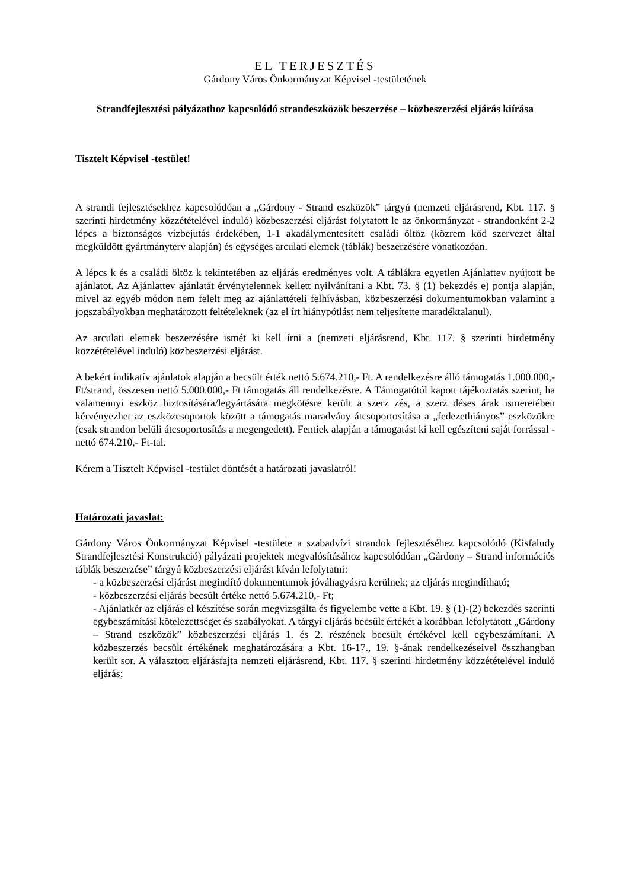EL TERJESZTÉS
Gárdony Város Önkormányzat Képvisel -testületének
Strandfejlesztési pályázathoz kapcsolódó strandeszközök beszerzése – közbeszerzési eljárás kiírása
Tisztelt Képvisel -testület!
A strandi fejlesztésekhez kapcsolódóan a „Gárdony - Strand eszközök” tárgyú (nemzeti eljárásrend, Kbt. 117. § szerinti hirdetmény közzétételével induló) közbeszerzési eljárást folytatott le az önkormányzat - strandonként 2-2 lépcs a biztonságos vízbejutás érdekében, 1-1 akadálymentesített családi öltöz (közrem köd szervezet által megküldött gyártmányterv alapján) és egységes arculati elemek (táblák) beszerzésére vonatkozóan.
A lépcs k és a családi öltöz k tekintetében az eljárás eredményes volt. A táblákra egyetlen Ajánlattev nyújtott be ajánlatot. Az Ajánlattev ajánlatát érvénytelennek kellett nyilvánítani a Kbt. 73. § (1) bekezdés e) pontja alapján, mivel az egyéb módon nem felelt meg az ajánlattételi felhívásban, közbeszerzési dokumentumokban valamint a jogszabályokban meghatározott feltételeknek (az el írt hiánypótlást nem teljesítette maradéktalanul).
Az arculati elemek beszerzésére ismét ki kell írni a (nemzeti eljárásrend, Kbt. 117. § szerinti hirdetmény közzétételével induló) közbeszerzési eljárást.
A bekért indikatív ajánlatok alapján a becsült érték nettó 5.674.210,- Ft. A rendelkezésre álló támogatás 1.000.000,- Ft/strand, összesen nettó 5.000.000,- Ft támogatás áll rendelkezésre. A Támogatótól kapott tájékoztatás szerint, ha valamennyi eszköz biztosítására/legyártására megkötésre került a szerz zés, a szerz déses árak ismeretében kérvényezhet az eszközcsoportok között a támogatás maradvány átcsoportosítása a „fedezethiányos” eszközökre (csak strandon belüli átcsoportosítás a megengedett). Fentiek alapján a támogatást ki kell egészíteni saját forrással - nettó 674.210,- Ft-tal.
Kérem a Tisztelt Képvisel -testület döntését a határozati javaslatról!
Határozati javaslat:
Gárdony Város Önkormányzat Képvisel -testülete a szabadvízi strandok fejlesztéséhez kapcsolódó (Kisfaludy Strandfejlesztési Konstrukció) pályázati projektek megvalósításához kapcsolódóan „Gárdony – Strand információs táblák beszerzése” tárgyú közbeszerzési eljárást kíván lefolytatni:
- a közbeszerzési eljárást megindító dokumentumok jóváhagyásra kerülnek; az eljárás megindítható;
- közbeszerzési eljárás becsült értéke nettó 5.674.210,- Ft;
- Ajánlatkér az eljárás el készítése során megvizsgálta és figyelembe vette a Kbt. 19. § (1)-(2) bekezdés szerinti egybeszámítási kötelezettséget és szabályokat. A tárgyi eljárás becsült értékét a korábban lefolytatott „Gárdony – Strand eszközök” közbeszerzési eljárás 1. és 2. részének becsült értékével kell egybeszámítani. A közbeszerzés becsült értékének meghatározására a Kbt. 16-17., 19. §-ának rendelkezéseivel összhangban került sor. A választott eljárásfajta nemzeti eljárásrend, Kbt. 117. § szerinti hirdetmény közzétételével induló eljárás;